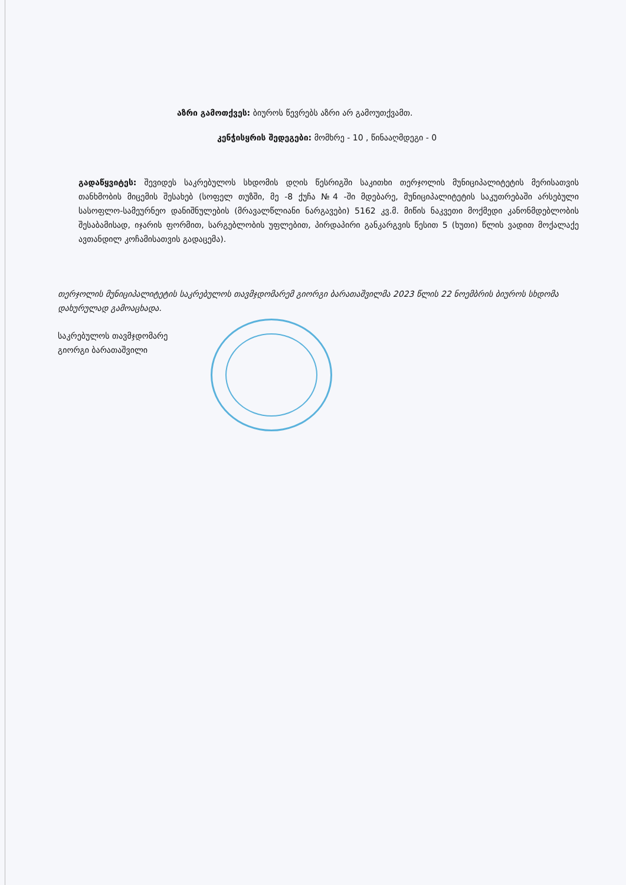აზრი გამოთქვეს: ბიუროს წევრებს აზრი არ გამოუთქვამთ.
კენჭისყრის შედეგები: მომხრე - 10 , წინააღმდეგი - 0
გადაწყვიტეს: შევიდეს საკრებულოს სხდომის დღის წესრიგში საკითხი თერჯოლის მუნიციპალიტეტის მერისათვის თანხმობის მიცემის შესახებ (სოფელ თუზში, მე -8 ქუჩა №4 -ში მდებარე, მუნიციპალიტეტის საკუთრებაში არსებული სასოფლო-სამეურნეო დანიშნულების (მრავალწლიანი ნარგავები) 5162 კვ.მ. მიწის ნაკვეთი მოქმედი კანონმდებლობის შესაბამისად, იჯარის ფორმით, სარგებლობის უფლებით, პირდაპირი განკარგვის წესით 5 (ხუთი) წლის ვადით მოქალაქე ავთანდილ კოჩამისათვის გადაცემა).
თერჯოლის მუნიციპალიტეტის საკრებულოს თავმჯდომარემ გიორგი ბარათაშვილმა 2023 წლის 22 ნოემბრის ბიუროს სხდომა დახურულად გამოაცხადა.
საკრებულოს თავმჯდომარე
გიორგი ბარათაშვილი